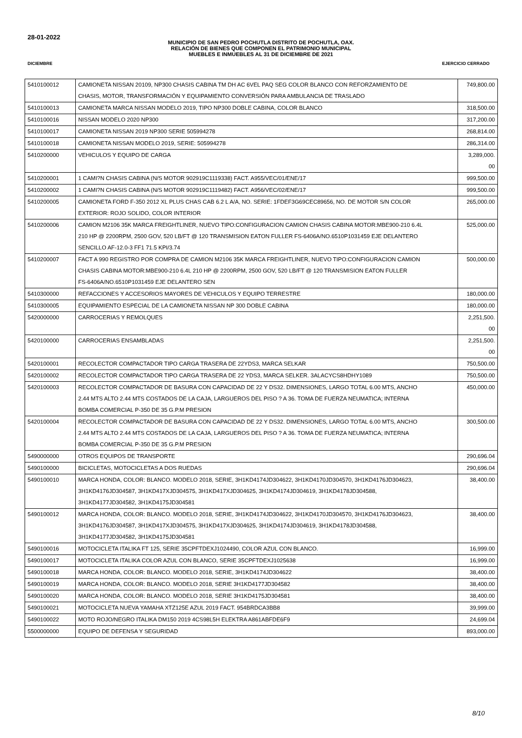28-01-2022
MUNICIPIO DE SAN PEDRO POCHUTLA DISTRITO DE POCHUTLA, OAX.
RELACIÓN DE BIENES QUE COMPONEN EL PATRIMONIO MUNICIPAL
MUEBLES E INMUEBLES AL 31 DE DICIEMBRE DE 2021
DICIEMBRE EJERCICIO CERRADO
| 5410100012 | CAMIONETA NISSAN 20109, NP300 CHASIS CABINA TM DH AC 6VEL PAQ SEG COLOR BLANCO CON REFORZAMIENTO DE CHASIS, MOTOR, TRANSFORMACIÓN Y EQUIPAMIENTO CONVERSIÓN PARA AMBULANCIA DE TRASLADO | 749,800.00 |
| 5410100013 | CAMIONETA MARCA NISSAN MODELO 2019, TIPO NP300 DOBLE CABINA, COLOR BLANCO | 318,500.00 |
| 5410100016 | NISSAN MODELO 2020 NP300 | 317,200.00 |
| 5410100017 | CAMIONETA NISSAN 2019 NP300 SERIE 505994278 | 268,814.00 |
| 5410100018 | CAMIONETA NISSAN MODELO 2019, SERIE: 505994278 | 286,314.00 |
| 5410200000 | VEHICULOS Y EQUIPO DE CARGA | 3,289,000. 00 |
| 5410200001 | 1 CAMI?N CHASIS CABINA (N/S MOTOR 902919C1119338) FACT. A955/VEC/01/ENE/17 | 999,500.00 |
| 5410200002 | 1 CAMI?N CHASIS CABINA (N/S MOTOR 902919C1119482) FACT. A956/VEC/02/ENE/17 | 999,500.00 |
| 5410200005 | CAMIONETA FORD F-350 2012 XL PLUS CHAS CAB 6.2 L A/A, NO. SERIE: 1FDEF3G69CEC89656, NO. DE MOTOR S/N COLOR EXTERIOR: ROJO SOLIDO, COLOR INTERIOR | 265,000.00 |
| 5410200006 | CAMION M2106 35K MARCA FREIGHTLINER, NUEVO TIPO:CONFIGURACION CAMION CHASIS CABINA MOTOR:MBE900-210 6.4L 210 HP @ 2200RPM, 2500 GOV, 520 LB/FT @ 120 TRANSMISION EATON FULLER FS-6406A/NO.6510P1031459 EJE DELANTERO SENCILLO AF-12.0-3 FF1 71.5 KPI/3.74 | 525,000.00 |
| 5410200007 | FACT A 990 REGISTRO POR COMPRA DE CAMION M2106 35K MARCA FREIGHTLINER, NUEVO TIPO:CONFIGURACION CAMION CHASIS CABINA MOTOR:MBE900-210 6.4L 210 HP @ 2200RPM, 2500 GOV, 520 LB/FT @ 120 TRANSMISION EATON FULLER FS-6406A/NO.6510P1031459 EJE DELANTERO SEN | 500,000.00 |
| 5410300000 | REFACCIONES Y ACCESORIOS MAYORES DE VEHICULOS Y EQUIPO TERRESTRE | 180,000.00 |
| 5410300005 | EQUIPAMIENTO ESPECIAL DE LA CAMIONETA NISSAN NP 300 DOBLE CABINA | 180,000.00 |
| 5420000000 | CARROCERIAS Y REMOLQUES | 2,251,500. 00 |
| 5420100000 | CARROCERIAS ENSAMBLADAS | 2,251,500. 00 |
| 5420100001 | RECOLECTOR COMPACTADOR TIPO CARGA TRASERA DE 22YDS3, MARCA SELKAR | 750,500.00 |
| 5420100002 | RECOLECTOR COMPACTADOR TIPO CARGA TRASERA DE 22 YDS3, MARCA SELKER. 3ALACYCS8HDHY1089 | 750,500.00 |
| 5420100003 | RECOLECTOR COMPACTADOR DE BASURA CON CAPACIDAD DE 22 Y DS32. DIMENSIONES, LARGO TOTAL 6.00 MTS, ANCHO 2.44 MTS ALTO 2.44 MTS COSTADOS DE LA CAJA, LARGUEROS DEL PISO ? A 36. TOMA DE FUERZA NEUMATICA; INTERNA BOMBA COMERCIAL P-350 DE 35 G.P.M PRESION | 450,000.00 |
| 5420100004 | RECOLECTOR COMPACTADOR DE BASURA CON CAPACIDAD DE 22 Y DS32. DIMENSIONES, LARGO TOTAL 6.00 MTS, ANCHO 2.44 MTS ALTO 2.44 MTS COSTADOS DE LA CAJA, LARGUEROS DEL PISO ? A 36. TOMA DE FUERZA NEUMATICA; INTERNA BOMBA COMERCIAL P-350 DE 35 G.P.M PRESION | 300,500.00 |
| 5490000000 | OTROS EQUIPOS DE TRANSPORTE | 290,696.04 |
| 5490100000 | BICICLETAS, MOTOCICLETAS A DOS RUEDAS | 290,696.04 |
| 5490100010 | MARCA HONDA, COLOR: BLANCO. MODELO 2018, SERIE, 3H1KD4174JD304622, 3H1KD4170JD304570, 3H1KD4176JD304623, 3H1KD4176JD304587, 3H1KD417XJD304575, 3H1KD417XJD304625, 3H1KD4174JD304619, 3H1KD4178JD304588, 3H1KD4177JD304582, 3H1KD4175JD304581 | 38,400.00 |
| 5490100012 | MARCA HONDA, COLOR: BLANCO. MODELO 2018, SERIE, 3H1KD4174JD304622, 3H1KD4170JD304570, 3H1KD4176JD304623, 3H1KD4176JD304587, 3H1KD417XJD304575, 3H1KD417XJD304625, 3H1KD4174JD304619, 3H1KD4178JD304588, 3H1KD4177JD304582, 3H1KD4175JD304581 | 38,400.00 |
| 5490100016 | MOTOCICLETA ITALIKA FT 125, SERIE 35CPFTDEXJ1024490, COLOR AZUL CON BLANCO. | 16,999.00 |
| 5490100017 | MOTOCICLETA ITALIKA COLOR AZUL CON BLANCO, SERIE 35CPFTDEXJ1025638 | 16,999.00 |
| 5490100018 | MARCA HONDA, COLOR: BLANCO. MODELO 2018, SERIE, 3H1KD4174JD304622 | 38,400.00 |
| 5490100019 | MARCA HONDA, COLOR: BLANCO. MODELO 2018, SERIE 3H1KD4177JD304582 | 38,400.00 |
| 5490100020 | MARCA HONDA, COLOR: BLANCO. MODELO 2018, SERIE 3H1KD4175JD304581 | 38,400.00 |
| 5490100021 | MOTOCICLETA NUEVA YAMAHA XTZ125E AZUL 2019 FACT. 954BRDCA3BB8 | 39,999.00 |
| 5490100022 | MOTO ROJO/NEGRO ITALIKA DM150 2019 4CS98L5H ELEKTRA A861ABFDE6F9 | 24,699.04 |
| 5500000000 | EQUIPO DE DEFENSA Y SEGURIDAD | 893,000.00 |
8/10